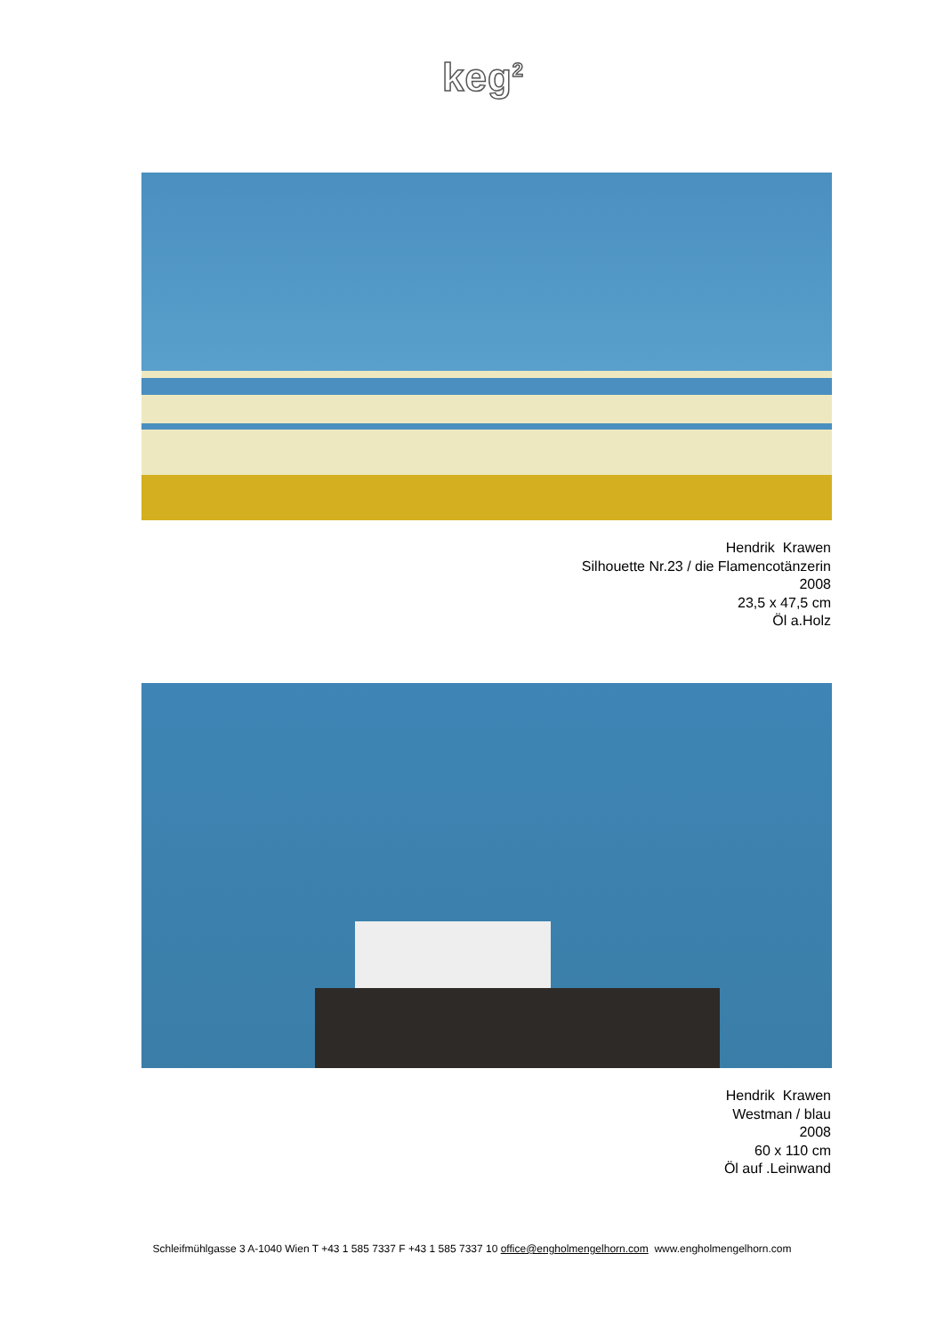keg<sup>2</sup>
Hendrik Krawen
Silhouette Nr.23 / die Flamencotänzerin
2008
23,5 x 47,5 cm
Öl a.Holz
Hendrik Krawen
Westman / blau
2008
60 x 110 cm
Öl auf .Leinwand
Schleifmühlgasse 3 A-1040 Wien T +43 1 585 7337 F +43 1 585 7337 10 office@engholmengelhorn.com www.engholmengelhorn.com